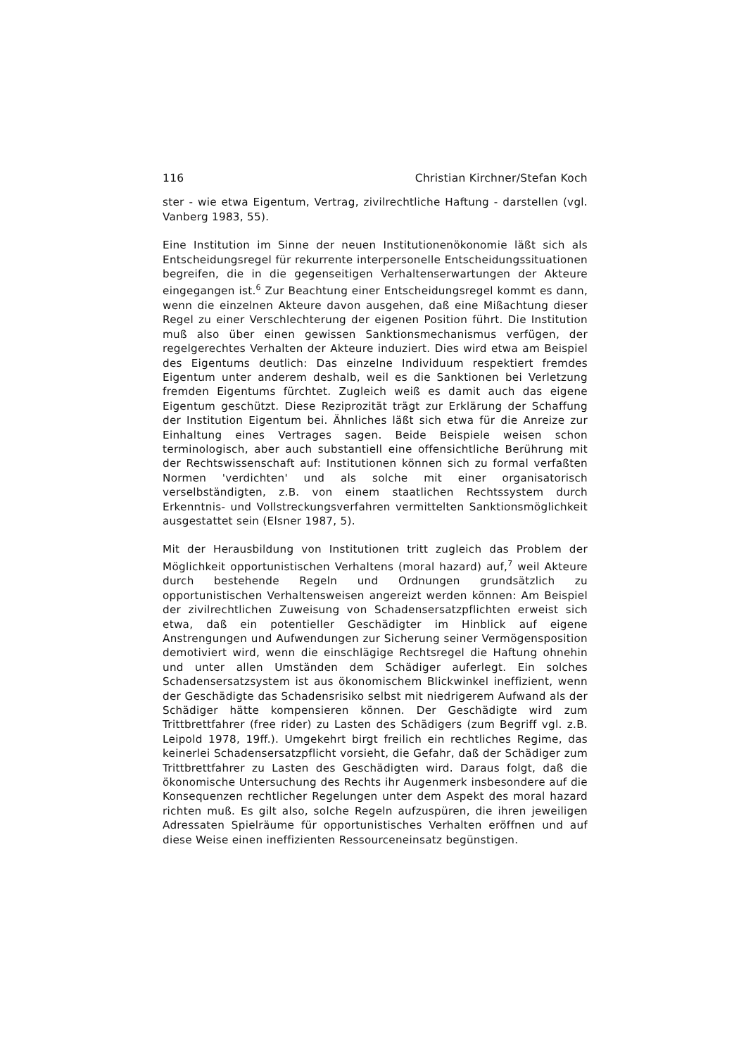116 Christian Kirchner/Stefan Koch
ster - wie etwa Eigentum, Vertrag, zivilrechtliche Haftung - darstellen (vgl. Vanberg 1983, 55).
Eine Institution im Sinne der neuen Institutionenökonomie läßt sich als Entscheidungsregel für rekurrente interpersonelle Entscheidungssituationen begreifen, die in die gegenseitigen Verhaltenserwartungen der Akteure eingegangen ist.<sup>6</sup> Zur Beachtung einer Entscheidungsregel kommt es dann, wenn die einzelnen Akteure davon ausgehen, daß eine Mißachtung dieser Regel zu einer Verschlechterung der eigenen Position führt. Die Institution muß also über einen gewissen Sanktionsmechanismus verfügen, der regelgerechtes Verhalten der Akteure induziert. Dies wird etwa am Beispiel des Eigentums deutlich: Das einzelne Individuum respektiert fremdes Eigentum unter anderem deshalb, weil es die Sanktionen bei Verletzung fremden Eigentums fürchtet. Zugleich weiß es damit auch das eigene Eigentum geschützt. Diese Reziprozität trägt zur Erklärung der Schaffung der Institution Eigentum bei. Ähnliches läßt sich etwa für die Anreize zur Einhaltung eines Vertrages sagen. Beide Beispiele weisen schon terminologisch, aber auch substantiell eine offensichtliche Berührung mit der Rechtswissenschaft auf: Institutionen können sich zu formal verfaßten Normen 'verdichten' und als solche mit einer organisatorisch verselbständigten, z.B. von einem staatlichen Rechtssystem durch Erkenntnis- und Vollstreckungsverfahren vermittelten Sanktionsmöglichkeit ausgestattet sein (Elsner 1987, 5).
Mit der Herausbildung von Institutionen tritt zugleich das Problem der Möglichkeit opportunistischen Verhaltens (moral hazard) auf,<sup>7</sup> weil Akteure durch bestehende Regeln und Ordnungen grundsätzlich zu opportunistischen Verhaltensweisen angereizt werden können: Am Beispiel der zivilrechtlichen Zuweisung von Schadensersatzpflichten erweist sich etwa, daß ein potentieller Geschädigter im Hinblick auf eigene Anstrengungen und Aufwendungen zur Sicherung seiner Vermögensposition demotiviert wird, wenn die einschlägige Rechtsregel die Haftung ohnehin und unter allen Umständen dem Schädiger auferlegt. Ein solches Schadensersatzsystem ist aus ökonomischem Blickwinkel ineffizient, wenn der Geschädigte das Schadensrisiko selbst mit niedrigerem Aufwand als der Schädiger hätte kompensieren können. Der Geschädigte wird zum Trittbrettfahrer (free rider) zu Lasten des Schädigers (zum Begriff vgl. z.B. Leipold 1978, 19ff.). Umgekehrt birgt freilich ein rechtliches Regime, das keinerlei Schadensersatzpflicht vorsieht, die Gefahr, daß der Schädiger zum Trittbrettfahrer zu Lasten des Geschädigten wird. Daraus folgt, daß die ökonomische Untersuchung des Rechts ihr Augenmerk insbesondere auf die Konsequenzen rechtlicher Regelungen unter dem Aspekt des moral hazard richten muß. Es gilt also, solche Regeln aufzuspüren, die ihren jeweiligen Adressaten Spielräume für opportunistisches Verhalten eröffnen und auf diese Weise einen ineffizienten Ressourceneinsatz begünstigen.